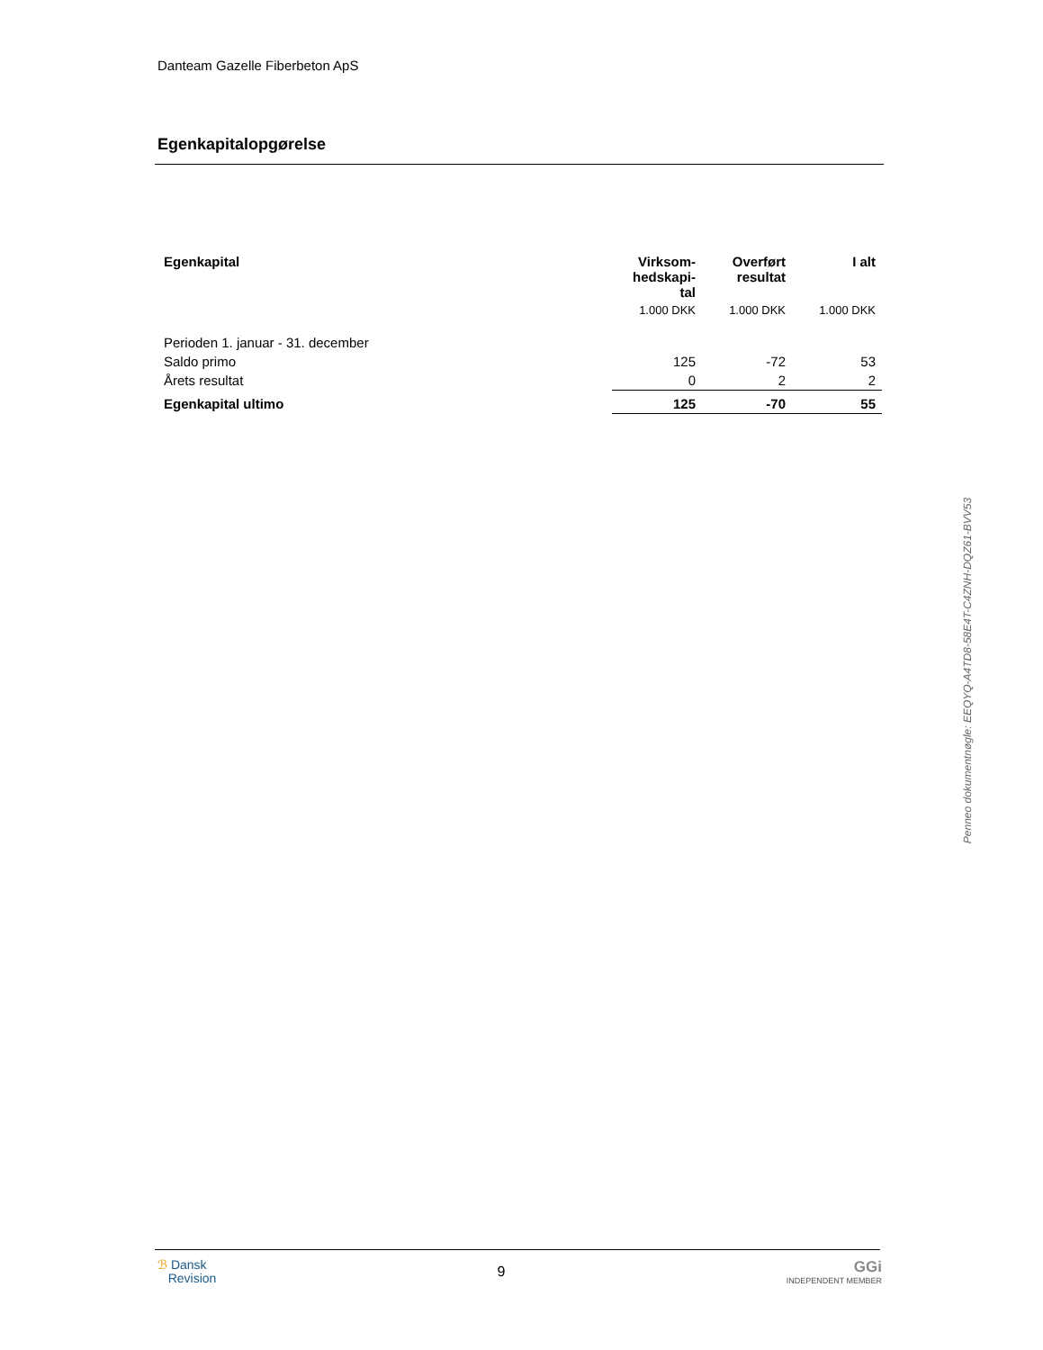Danteam Gazelle Fiberbeton ApS
Egenkapitalopgørelse
| Egenkapital | Virksom- hedskapi- tal | Overført resultat | I alt |
| --- | --- | --- | --- |
| | 1.000 DKK | 1.000 DKK | 1.000 DKK |
| Perioden 1. januar - 31. december | | | |
| Saldo primo | 125 | -72 | 53 |
| Årets resultat | 0 | 2 | 2 |
| Egenkapital ultimo | 125 | -70 | 55 |
Penneo dokumentnøgle: EEQYQ-A4TD8-58E4T-C4ZNH-DQZ61-BVV53
ℬ Dansk
Revision
9
GGi
INDEPENDENT MEMBER